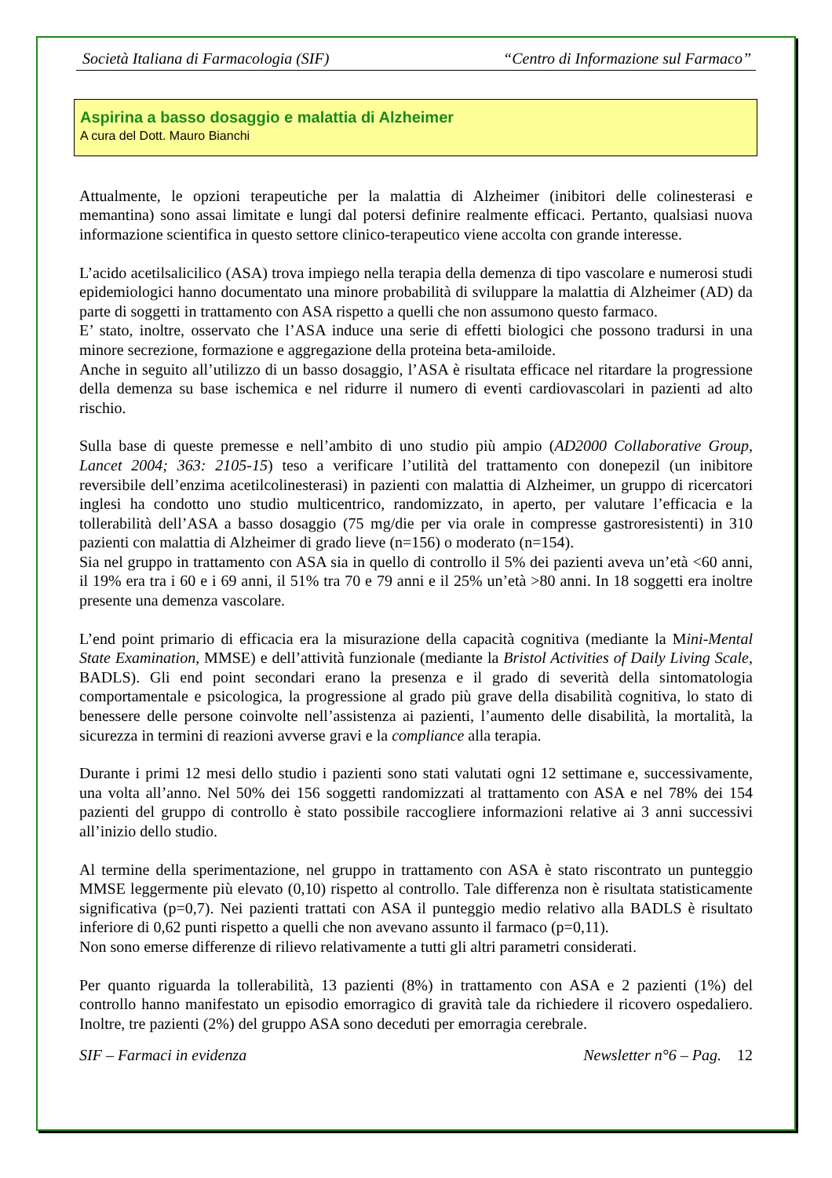Società Italiana di Farmacologia (SIF) “Centro di Informazione sul Farmaco”
Aspirina a basso dosaggio e malattia di Alzheimer
A cura del Dott. Mauro Bianchi
Attualmente, le opzioni terapeutiche per la malattia di Alzheimer (inibitori delle colinesterasi e memantina) sono assai limitate e lungi dal potersi definire realmente efficaci. Pertanto, qualsiasi nuova informazione scientifica in questo settore clinico-terapeutico viene accolta con grande interesse.
L’acido acetilsalicilico (ASA) trova impiego nella terapia della demenza di tipo vascolare e numerosi studi epidemiologici hanno documentato una minore probabilità di sviluppare la malattia di Alzheimer (AD) da parte di soggetti in trattamento con ASA rispetto a quelli che non assumono questo farmaco.
E’ stato, inoltre, osservato che l’ASA induce una serie di effetti biologici che possono tradursi in una minore secrezione, formazione e aggregazione della proteina beta-amiloide.
Anche in seguito all’utilizzo di un basso dosaggio, l’ASA è risultata efficace nel ritardare la progressione della demenza su base ischemica e nel ridurre il numero di eventi cardiovascolari in pazienti ad alto rischio.
Sulla base di queste premesse e nell’ambito di uno studio più ampio (AD2000 Collaborative Group, Lancet 2004; 363: 2105-15) teso a verificare l’utilità del trattamento con donepezil (un inibitore reversibile dell’enzima acetilcolinesterasi) in pazienti con malattia di Alzheimer, un gruppo di ricercatori inglesi ha condotto uno studio multicentrico, randomizzato, in aperto, per valutare l’efficacia e la tollerabilità dell’ASA a basso dosaggio (75 mg/die per via orale in compresse gastroresistenti) in 310 pazienti con malattia di Alzheimer di grado lieve (n=156) o moderato (n=154).
Sia nel gruppo in trattamento con ASA sia in quello di controllo il 5% dei pazienti aveva un’età <60 anni, il 19% era tra i 60 e i 69 anni, il 51% tra 70 e 79 anni e il 25% un’età >80 anni. In 18 soggetti era inoltre presente una demenza vascolare.
L’end point primario di efficacia era la misurazione della capacità cognitiva (mediante la Mini-Mental State Examination, MMSE) e dell’attività funzionale (mediante la Bristol Activities of Daily Living Scale, BADLS). Gli end point secondari erano la presenza e il grado di severità della sintomatologia comportamentale e psicologica, la progressione al grado più grave della disabilità cognitiva, lo stato di benessere delle persone coinvolte nell’assistenza ai pazienti, l’aumento delle disabilità, la mortalità, la sicurezza in termini di reazioni avverse gravi e la compliance alla terapia.
Durante i primi 12 mesi dello studio i pazienti sono stati valutati ogni 12 settimane e, successivamente, una volta all’anno. Nel 50% dei 156 soggetti randomizzati al trattamento con ASA e nel 78% dei 154 pazienti del gruppo di controllo è stato possibile raccogliere informazioni relative ai 3 anni successivi all’inizio dello studio.
Al termine della sperimentazione, nel gruppo in trattamento con ASA è stato riscontrato un punteggio MMSE leggermente più elevato (0,10) rispetto al controllo. Tale differenza non è risultata statisticamente significativa (p=0,7). Nei pazienti trattati con ASA il punteggio medio relativo alla BADLS è risultato inferiore di 0,62 punti rispetto a quelli che non avevano assunto il farmaco (p=0,11).
Non sono emerse differenze di rilievo relativamente a tutti gli altri parametri considerati.
Per quanto riguarda la tollerabilità, 13 pazienti (8%) in trattamento con ASA e 2 pazienti (1%) del controllo hanno manifestato un episodio emorragico di gravità tale da richiedere il ricovero ospedaliero. Inoltre, tre pazienti (2%) del gruppo ASA sono deceduti per emorragia cerebrale.
SIF – Farmaci in evidenza Newsletter n°6 – Pag. 12